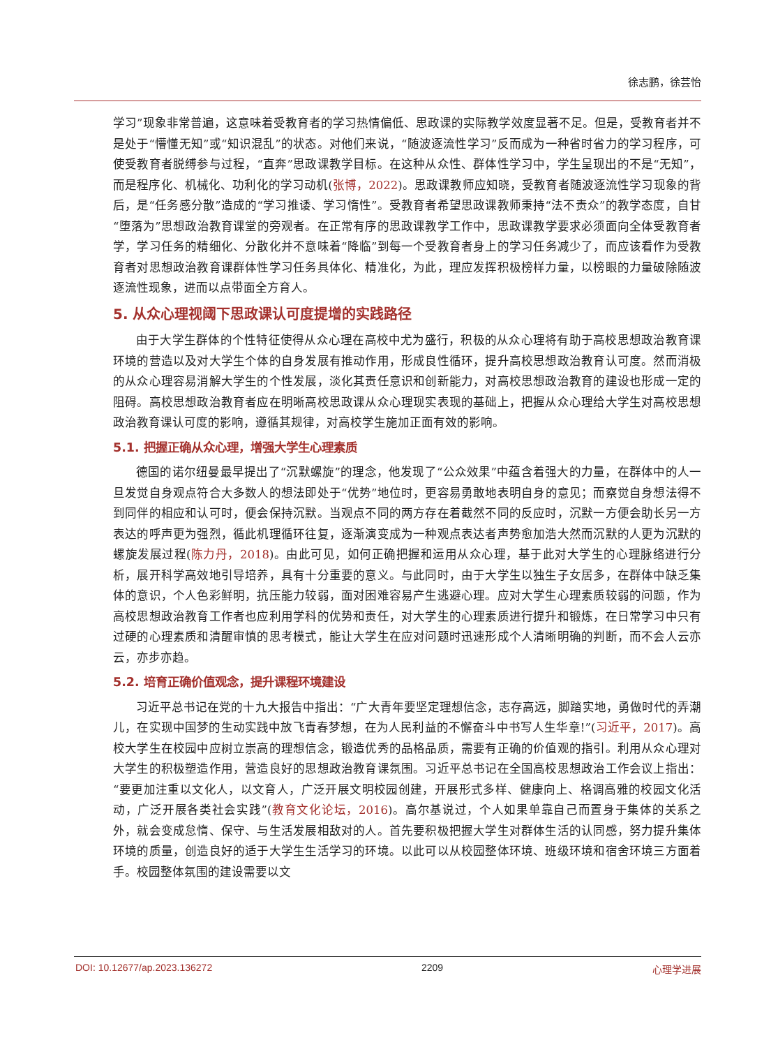徐志鹏，徐芸怡
学习”现象非常普遍，这意味着受教育者的学习热情偏低、思政课的实际教学效度显著不足。但是，受教育者并不是处于“懵懂无知”或“知识混乱”的状态。对他们来说，“随波逐流性学习”反而成为一种省时省力的学习程序，可使受教育者脱缚参与过程，“直奔”思政课教学目标。在这种从众性、群体性学习中，学生呈现出的不是“无知”，而是程序化、机械化、功利化的学习动机(张博，2022)。思政课教师应知晓，受教育者随波逐流性学习现象的背后，是“任务感分散”造成的“学习推诿、学习惰性”。受教育者希望思政课教师秉持“法不责众”的教学态度，自甘“堕落为”思想政治教育课堂的旁观者。在正常有序的思政课教学工作中，思政课教学要求必须面向全体受教育者学，学习任务的精细化、分散化并不意味着“降临”到每一个受教育者身上的学习任务减少了，而应该看作为受教育者对思想政治教育课群体性学习任务具体化、精准化，为此，理应发挥积极榜样力量，以榜眼的力量破除随波逐流性现象，进而以点带面全方育人。
5. 从众心理视阈下思政课认可度提增的实践路径
由于大学生群体的个性特征使得从众心理在高校中尤为盛行，积极的从众心理将有助于高校思想政治教育课环境的营造以及对大学生个体的自身发展有推动作用，形成良性循环，提升高校思想政治教育认可度。然而消极的从众心理容易消解大学生的个性发展，淡化其责任意识和创新能力，对高校思想政治教育的建设也形成一定的阻碍。高校思想政治教育者应在明晰高校思政课从众心理现实表现的基础上，把握从众心理给大学生对高校思想政治教育课认可度的影响，遵循其规律，对高校学生施加正面有效的影响。
5.1. 把握正确从众心理，增强大学生心理素质
德国的诺尔纽曼最早提出了“沉默螺旋”的理念，他发现了“公众效果”中蕴含着强大的力量，在群体中的人一旦发觉自身观点符合大多数人的想法即处于“优势”地位时，更容易勇敢地表明自身的意见；而察觉自身想法得不到同伴的相应和认可时，便会保持沉默。当观点不同的两方存在着截然不同的反应时，沉默一方便会助长另一方表达的呼声更为强烈，循此机理循环往复，逐渐演变成为一种观点表达者声势愈加浩大然而沉默的人更为沉默的螺旋发展过程(陈力丹，2018)。由此可见，如何正确把握和运用从众心理，基于此对大学生的心理脉络进行分析，展开科学高效地引导培养，具有十分重要的意义。与此同时，由于大学生以独生子女居多，在群体中缺乏集体的意识，个人色彩鲜明，抗压能力较弱，面对困难容易产生逃避心理。应对大学生心理素质较弱的问题，作为高校思想政治教育工作者也应利用学科的优势和责任，对大学生的心理素质进行提升和锻炼，在日常学习中只有过硬的心理素质和清醒审慎的思考模式，能让大学生在应对问题时迅速形成个人清晰明确的判断，而不会人云亦云，亦步亦趋。
5.2. 培育正确价值观念，提升课程环境建设
习近平总书记在党的十九大报告中指出：“广大青年要坚定理想信念，志存高远，脚踏实地，勇做时代的弄潮儿，在实现中国梦的生动实践中放飞青春梦想，在为人民利益的不懈奋斗中书写人生华章!”(习近平，2017)。高校大学生在校园中应树立崇高的理想信念，锻造优秀的品格品质，需要有正确的价值观的指引。利用从众心理对大学生的积极塑造作用，营造良好的思想政治教育课氛围。习近平总书记在全国高校思想政治工作会议上指出：“要更加注重以文化人，以文育人，广泛开展文明校园创建，开展形式多样、健康向上、格调高雅的校园文化活动，广泛开展各类社会实践”(教育文化论坛，2016)。高尔基说过，个人如果单靠自己而置身于集体的关系之外，就会变成怠惰、保守、与生活发展相敌对的人。首先要积极把握大学生对群体生活的认同感，努力提升集体环境的质量，创造良好的适于大学生生活学习的环境。以此可以从校园整体环境、班级环境和宿舍环境三方面着手。校园整体氛围的建设需要以文
DOI: 10.12677/ap.2023.136272 2209 心理学进展